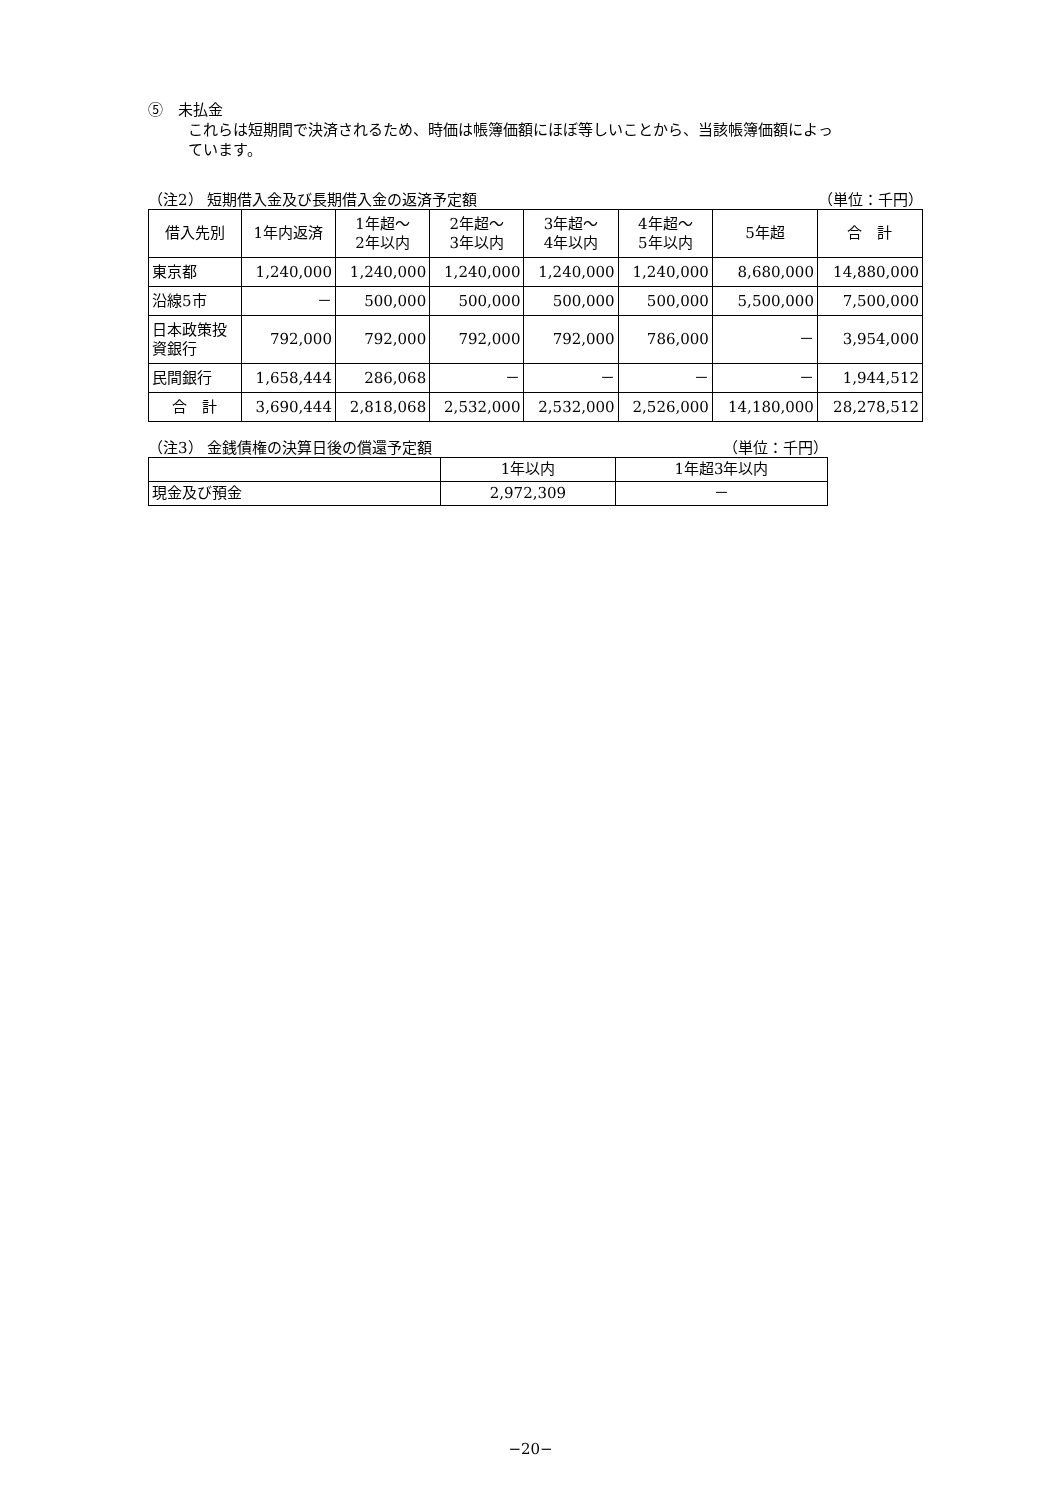⑤　未払金
これらは短期間で決済されるため、時価は帳簿価額にほぼ等しいことから、当該帳簿価額によっ
ています。
（注2） 短期借入金及び長期借入金の返済予定額 （単位：千円）
| 借入先別 | 1年内返済 | 1年超～ 2年以内 | 2年超～ 3年以内 | 3年超～ 4年以内 | 4年超～ 5年以内 | 5年超 | 合 計 |
| --- | --- | --- | --- | --- | --- | --- | --- |
| 東京都 | 1,240,000 | 1,240,000 | 1,240,000 | 1,240,000 | 1,240,000 | 8,680,000 | 14,880,000 |
| 沿線5市 | － | 500,000 | 500,000 | 500,000 | 500,000 | 5,500,000 | 7,500,000 |
| 日本政策投 資銀行 | 792,000 | 792,000 | 792,000 | 792,000 | 786,000 | － | 3,954,000 |
| 民間銀行 | 1,658,444 | 286,068 | － | － | － | － | 1,944,512 |
| 合 計 | 3,690,444 | 2,818,068 | 2,532,000 | 2,532,000 | 2,526,000 | 14,180,000 | 28,278,512 |
（注3） 金銭債権の決算日後の償還予定額 （単位：千円）
| | 1年以内 | 1年超3年以内 |
| 現金及び預金 | 2,972,309 | － |
−20−